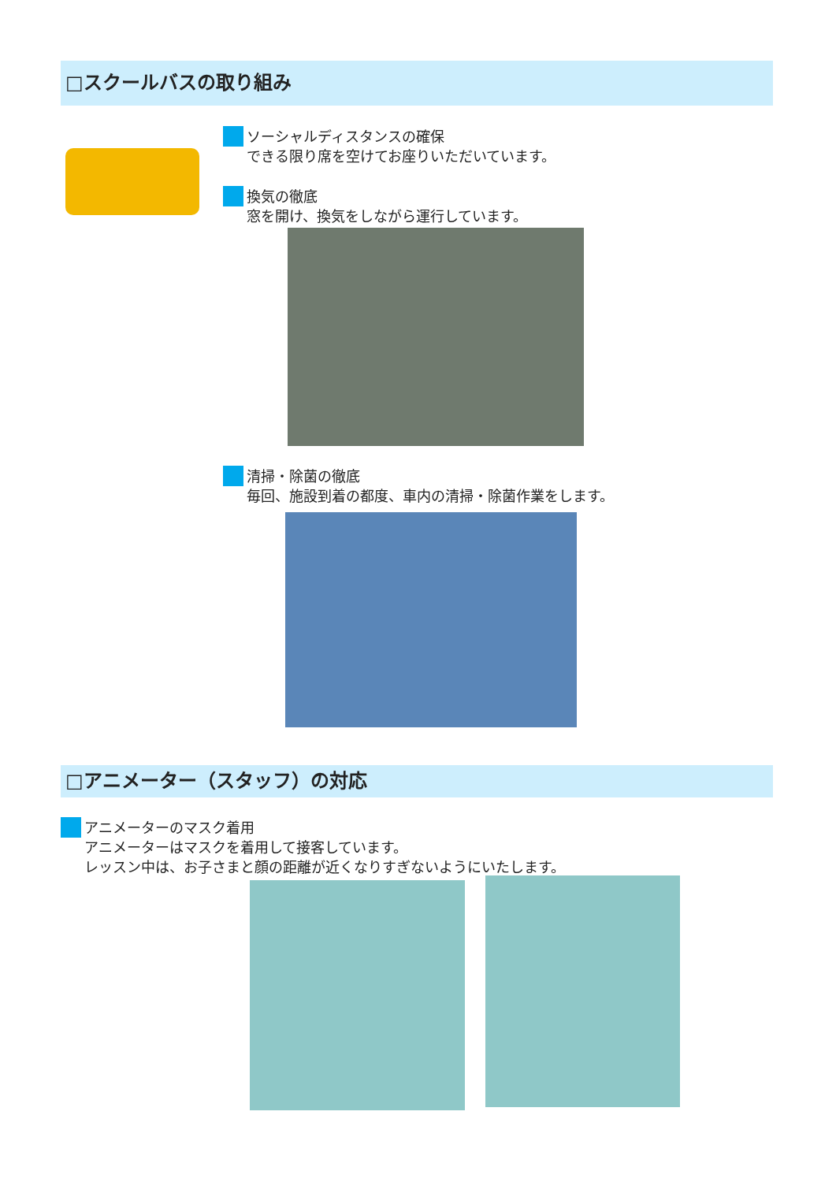□スクールバスの取り組み
ソーシャルディスタンスの確保
できる限り席を空けてお座りいただいています。
換気の徹底
窓を開け、換気をしながら運行しています。
清掃・除菌の徹底
毎回、施設到着の都度、車内の清掃・除菌作業をします。
□アニメーター（スタッフ）の対応
アニメーターのマスク着用
アニメーターはマスクを着用して接客しています。
レッスン中は、お子さまと顔の距離が近くなりすぎないようにいたします。